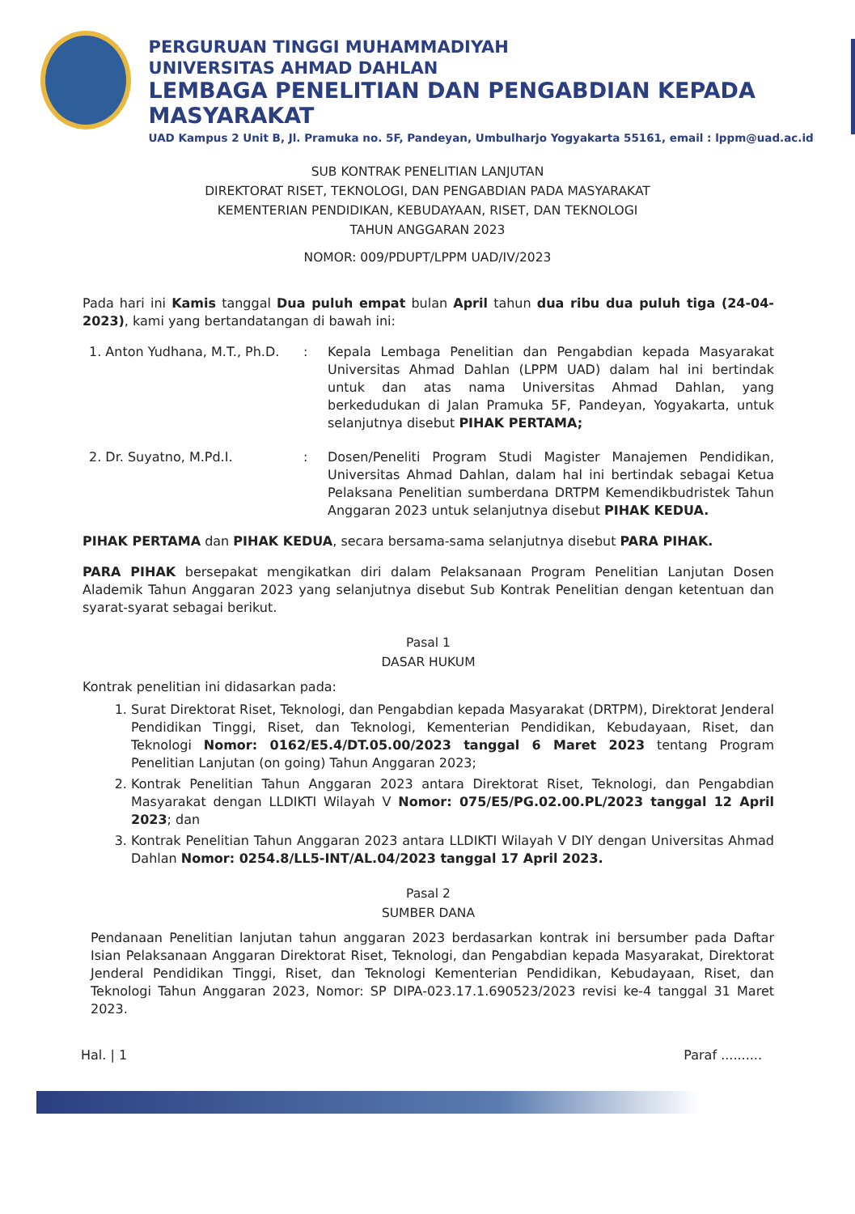PERGURUAN TINGGI MUHAMMADIYAH
UNIVERSITAS AHMAD DAHLAN
LEMBAGA PENELITIAN DAN PENGABDIAN KEPADA MASYARAKAT
UAD Kampus 2 Unit B, Jl. Pramuka no. 5F, Pandeyan, Umbulharjo Yogyakarta 55161, email : lppm@uad.ac.id
SUB KONTRAK PENELITIAN LANJUTAN
DIREKTORAT RISET, TEKNOLOGI, DAN PENGABDIAN PADA MASYARAKAT
KEMENTERIAN PENDIDIKAN, KEBUDAYAAN, RISET, DAN TEKNOLOGI
TAHUN ANGGARAN 2023
NOMOR: 009/PDUPT/LPPM UAD/IV/2023
Pada hari ini Kamis tanggal Dua puluh empat bulan April tahun dua ribu dua puluh tiga (24-04-2023), kami yang bertandatangan di bawah ini:
1. Anton Yudhana, M.T., Ph.D.
: Kepala Lembaga Penelitian dan Pengabdian kepada Masyarakat Universitas Ahmad Dahlan (LPPM UAD) dalam hal ini bertindak untuk dan atas nama Universitas Ahmad Dahlan, yang berkedudukan di Jalan Pramuka 5F, Pandeyan, Yogyakarta, untuk selanjutnya disebut PIHAK PERTAMA;
2. Dr. Suyatno, M.Pd.I. : Dosen/Peneliti Program Studi Magister Manajemen Pendidikan, Universitas Ahmad Dahlan, dalam hal ini bertindak sebagai Ketua Pelaksana Penelitian sumberdana DRTPM Kemendikbudristek Tahun Anggaran 2023 untuk selanjutnya disebut PIHAK KEDUA.
PIHAK PERTAMA dan PIHAK KEDUA, secara bersama-sama selanjutnya disebut PARA PIHAK.
PARA PIHAK bersepakat mengikatkan diri dalam Pelaksanaan Program Penelitian Lanjutan Dosen Alademik Tahun Anggaran 2023 yang selanjutnya disebut Sub Kontrak Penelitian dengan ketentuan dan syarat-syarat sebagai berikut.
Pasal 1
DASAR HUKUM
Kontrak penelitian ini didasarkan pada:
1. Surat Direktorat Riset, Teknologi, dan Pengabdian kepada Masyarakat (DRTPM), Direktorat Jenderal Pendidikan Tinggi, Riset, dan Teknologi, Kementerian Pendidikan, Kebudayaan, Riset, dan Teknologi Nomor: 0162/E5.4/DT.05.00/2023 tanggal 6 Maret 2023 tentang Program Penelitian Lanjutan (on going) Tahun Anggaran 2023;
2. Kontrak Penelitian Tahun Anggaran 2023 antara Direktorat Riset, Teknologi, dan Pengabdian Masyarakat dengan LLDIKTI Wilayah V Nomor: 075/E5/PG.02.00.PL/2023 tanggal 12 April 2023; dan
3. Kontrak Penelitian Tahun Anggaran 2023 antara LLDIKTI Wilayah V DIY dengan Universitas Ahmad Dahlan Nomor: 0254.8/LL5-INT/AL.04/2023 tanggal 17 April 2023.
Pasal 2
SUMBER DANA
Pendanaan Penelitian lanjutan tahun anggaran 2023 berdasarkan kontrak ini bersumber pada Daftar Isian Pelaksanaan Anggaran Direktorat Riset, Teknologi, dan Pengabdian kepada Masyarakat, Direktorat Jenderal Pendidikan Tinggi, Riset, dan Teknologi Kementerian Pendidikan, Kebudayaan, Riset, dan Teknologi Tahun Anggaran 2023, Nomor: SP DIPA-023.17.1.690523/2023 revisi ke-4 tanggal 31 Maret 2023.
Hal. | 1 Paraf ..........